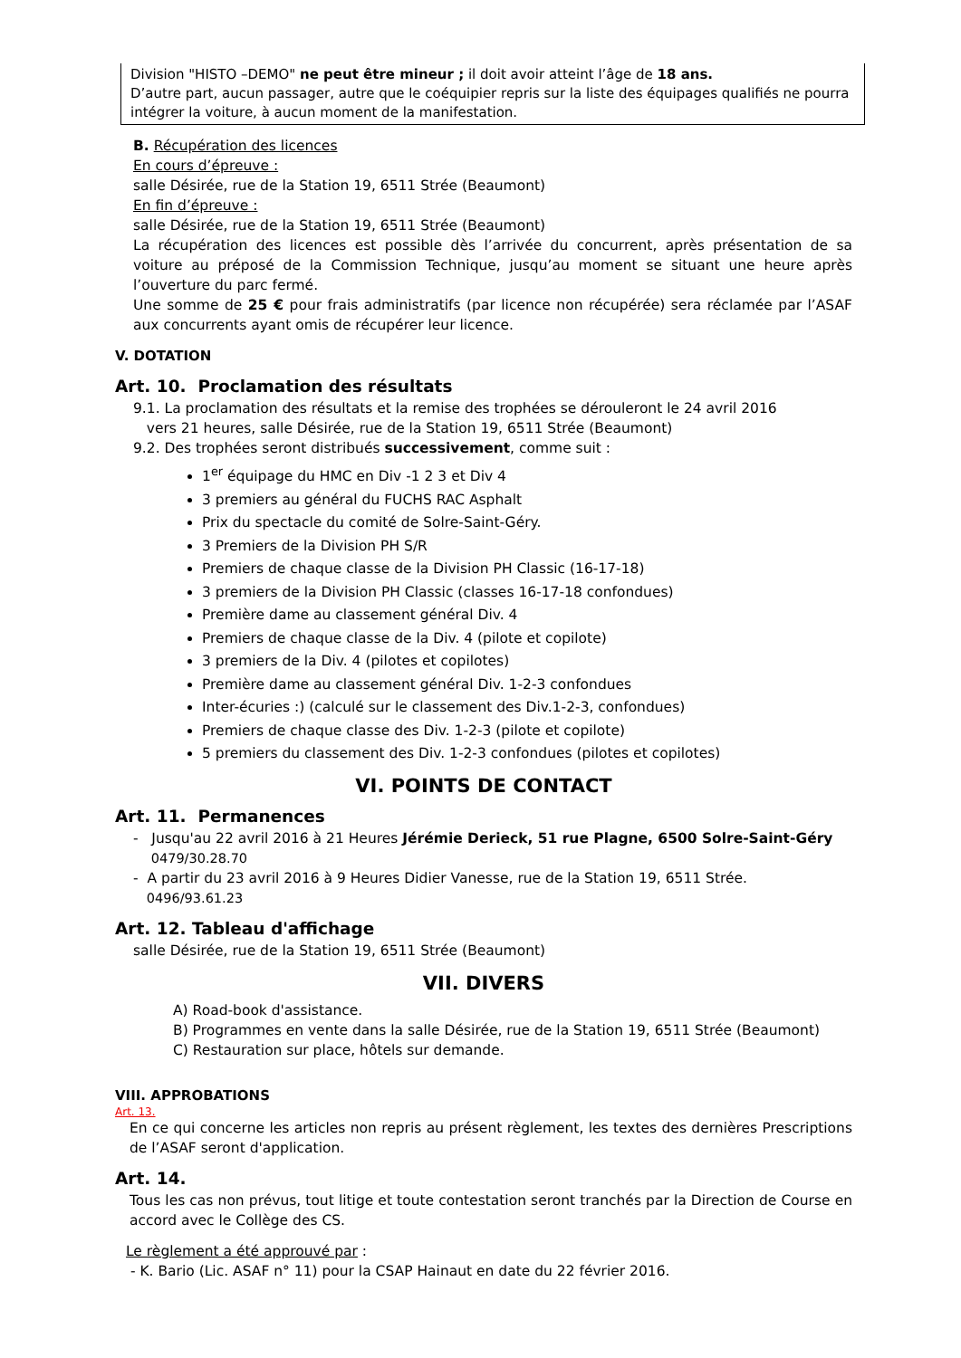Division "HISTO –DEMO" ne peut être mineur ; il doit avoir atteint l’âge de 18 ans.
D’autre part, aucun passager, autre que le coéquipier repris sur la liste des équipages qualifiés ne pourra intégrer la voiture, à aucun moment de la manifestation.
B. Récupération des licences
En cours d’épreuve :
salle Désirée, rue de la Station 19, 6511 Strée (Beaumont)
En fin d’épreuve :
salle Désirée, rue de la Station 19, 6511 Strée (Beaumont)
La récupération des licences est possible dès l’arrivée du concurrent, après présentation de sa voiture au préposé de la Commission Technique, jusqu’au moment se situant une heure après l’ouverture du parc fermé.
Une somme de 25 € pour frais administratifs (par licence non récupérée) sera réclamée par l’ASAF aux concurrents ayant omis de récupérer leur licence.
V. DOTATION
Art. 10. Proclamation des résultats
9.1. La proclamation des résultats et la remise des trophées se dérouleront le 24 avril 2016
vers 21 heures, salle Désirée, rue de la Station 19, 6511 Strée (Beaumont)
9.2. Des trophées seront distribués successivement, comme suit :
1<sup>er</sup> équipage du HMC en Div -1 2 3 et Div 4
3 premiers au général du FUCHS RAC Asphalt
Prix du spectacle du comité de Solre-Saint-Géry.
3 Premiers de la Division PH S/R
Premiers de chaque classe de la Division PH Classic (16-17-18)
3 premiers de la Division PH Classic (classes 16-17-18 confondues)
Première dame au classement général Div. 4
Premiers de chaque classe de la Div. 4 (pilote et copilote)
3 premiers de la Div. 4 (pilotes et copilotes)
Première dame au classement général Div. 1-2-3 confondues
Inter-écuries :) (calculé sur le classement des Div.1-2-3, confondues)
Premiers de chaque classe des Div. 1-2-3 (pilote et copilote)
5 premiers du classement des Div. 1-2-3 confondues (pilotes et copilotes)
VI. POINTS DE CONTACT
Art. 11. Permanences
- Jusqu'au 22 avril 2016 à 21 Heures Jérémie Derieck, 51 rue Plagne, 6500 Solre-Saint-Géry
0479/30.28.70
- A partir du 23 avril 2016 à 9 Heures Didier Vanesse, rue de la Station 19, 6511 Strée.
0496/93.61.23
Art. 12. Tableau d'affichage
salle Désirée, rue de la Station 19, 6511 Strée (Beaumont)
VII. DIVERS
A) Road-book d'assistance.
B) Programmes en vente dans la salle Désirée, rue de la Station 19, 6511 Strée (Beaumont)
C) Restauration sur place, hôtels sur demande.
VIII. APPROBATIONS
Art. 13.
En ce qui concerne les articles non repris au présent règlement, les textes des dernières Prescriptions de l’ASAF seront d'application.
Art. 14.
Tous les cas non prévus, tout litige et toute contestation seront tranchés par la Direction de Course en accord avec le Collège des CS.
Le règlement a été approuvé par :
- K. Bario (Lic. ASAF n° 11) pour la CSAP Hainaut en date du 22 février 2016.